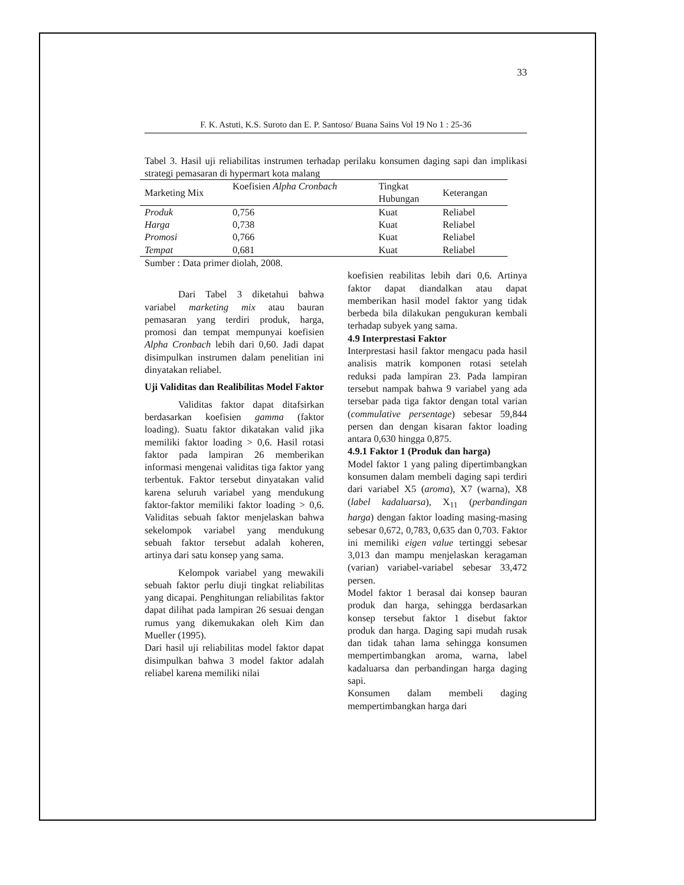33
F. K. Astuti, K.S. Suroto dan E. P. Santoso/ Buana Sains Vol 19 No 1 : 25-36
Tabel 3. Hasil uji reliabilitas instrumen terhadap perilaku konsumen daging sapi dan implikasi strategi pemasaran di hypermart kota malang
| Marketing Mix | Koefisien Alpha Cronbach | Tingkat Hubungan | Keterangan |
| --- | --- | --- | --- |
| Produk | 0,756 | Kuat | Reliabel |
| Harga | 0,738 | Kuat | Reliabel |
| Promosi | 0,766 | Kuat | Reliabel |
| Tempat | 0,681 | Kuat | Reliabel |
Sumber : Data primer diolah, 2008.
Dari Tabel 3 diketahui bahwa variabel marketing mix atau bauran pemasaran yang terdiri produk, harga, promosi dan tempat mempunyai koefisien Alpha Cronbach lebih dari 0,60. Jadi dapat disimpulkan instrumen dalam penelitian ini dinyatakan reliabel.
Uji Validitas dan Realibilitas Model Faktor
Validitas faktor dapat ditafsirkan berdasarkan koefisien gamma (faktor loading). Suatu faktor dikatakan valid jika memiliki faktor loading > 0,6. Hasil rotasi faktor pada lampiran 26 memberikan informasi mengenai validitas tiga faktor yang terbentuk. Faktor tersebut dinyatakan valid karena seluruh variabel yang mendukung faktor-faktor memiliki faktor loading > 0,6. Validitas sebuah faktor menjelaskan bahwa sekelompok variabel yang mendukung sebuah faktor tersebut adalah koheren, artinya dari satu konsep yang sama.
Kelompok variabel yang mewakili sebuah faktor perlu diuji tingkat reliabilitas yang dicapai. Penghitungan reliabilitas faktor dapat dilihat pada lampiran 26 sesuai dengan rumus yang dikemukakan oleh Kim dan Mueller (1995).
Dari hasil uji reliabilitas model faktor dapat disimpulkan bahwa 3 model faktor adalah reliabel karena memiliki nilai
koefisien reabilitas lebih dari 0,6. Artinya faktor dapat diandalkan atau dapat memberikan hasil model faktor yang tidak berbeda bila dilakukan pengukuran kembali terhadap subyek yang sama.
4.9 Interprestasi Faktor
Interprestasi hasil faktor mengacu pada hasil analisis matrik komponen rotasi setelah reduksi pada lampiran 23. Pada lampiran tersebut nampak bahwa 9 variabel yang ada tersebar pada tiga faktor dengan total varian (commulative persentage) sebesar 59,844 persen dan dengan kisaran faktor loading antara 0,630 hingga 0,875.
4.9.1 Faktor 1 (Produk dan harga)
Model faktor 1 yang paling dipertimbangkan konsumen dalam membeli daging sapi terdiri dari variabel X5 (aroma), X7 (warna), X8 (label kadaluarsa), X<sub>11</sub> (perbandingan harga) dengan faktor loading masing-masing sebesar 0,672, 0,783, 0,635 dan 0,703. Faktor ini memiliki eigen value tertinggi sebesar 3,013 dan mampu menjelaskan keragaman (varian) variabel-variabel sebesar 33,472 persen.
Model faktor 1 berasal dai konsep bauran produk dan harga, sehingga berdasarkan konsep tersebut faktor 1 disebut faktor produk dan harga. Daging sapi mudah rusak dan tidak tahan lama sehingga konsumen mempertimbangkan aroma, warna, label kadaluarsa dan perbandingan harga daging sapi.
Konsumen dalam membeli daging mempertimbangkan harga dari